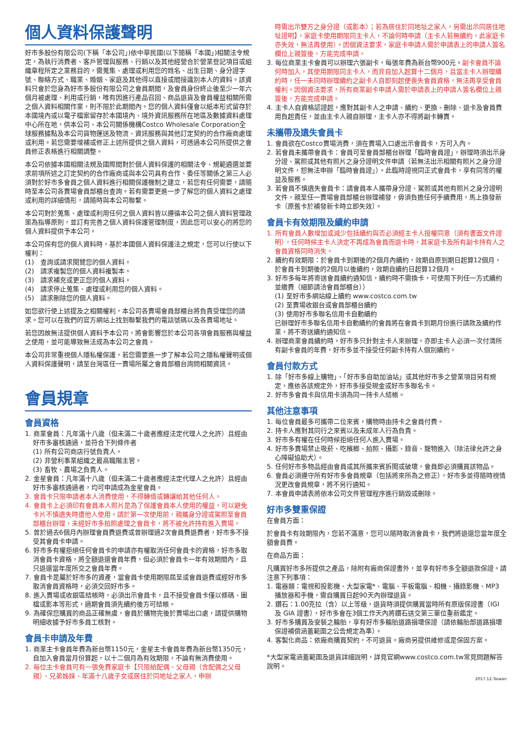個人資料保護聲明
好市多股份有限公司(下稱「本公司」)依中華民國(以下簡稱「本國」)相關法令規定，為執行消費者、客戶管理與服務、行銷以及其他經營合於營業登記項目或組織章程所定之業務目的，需蒐集、處理或利用您的姓名、出生日期、身分證字號、聯絡方式、職業、婚姻、家庭及其他得以直接或間接識別本人的資料。該資料只會於您身為好市多股份有限公司之會員期間，及會員身份終止後至少一年六個月被處理、利用或行銷，唯有因進行產品召回、商品退貨及會員權益相關所需之個人資料相關作業，則不限於此期間內。您的個人資料僅會以紙本形式留存於本國境內或以電子檔案留存於本國境內、境外資訊服務所在地區及數據資料處理中心所在地，供本公司、本公司關係機構Costco Wholesale Corporation全球服務據點及本公司貨物運送及物流、資訊服務與其他訂定契約的合作廠商處理或利用。若您需要增補或修正上述所提供之個人資料，可透過本公司所提供之會員修正表格進行相關調整。
本公司依據本國相關法規及國際間對於個人資料保護的相關法令、規範遴選並要求前項所述之訂定契約的合作廠商或與本公司具有合作、委任等關係之第三人必須對於好市多會員之個人資料進行相關保護機制之建立，若您有任何需要，請隨時至本公司各賣場會員部櫃台查詢。若有需要更進一步了解您的個人資料之處理或利用的詳細情形，請隨時與本公司聯繫。
本公司對於蒐集、處理或利用任何之個人資料皆以遵循本公司之個人資料管理政策為指導原則，並訂有完善之個人資料保護管理制度，因此您可以安心的將您的個人資料提供予本公司。
本公司保有您的個人資料時，基於本國個人資料保護法之規定，您可以行使以下權利：
(1)　查詢或請求閱覽您的個人資料。
(2)　請求複製您的個人資料複製本。
(3)　請求補充或更正您的個人資料。
(4)　請求停止蒐集、處理或利用您的個人資料。
(5)　請求刪除您的個人資料。
如您欲行使上述提及之相關權利，本公司各賣場會員部櫃台將負責受理您的請求。您可以在我們的官方網站上找到聯繫我們的電話號碼以及各賣場地址。
若您因故無法提供個人資料予本公司，將會影響您於本公司各項會員服務與權益之使用，並可能導致無法成為本公司之會員。
本公司非常重視個人隱私權保護，若您需要進一步了解本公司之隱私權聲明或個人資料保護聲明，請至台灣區任一賣場所屬之會員部櫃台詢問相關資訊。
會員規章
會員資格
1. 商業會員：凡年滿十八歲（但未滿二十歲者應經法定代理人之允許）且經由好市多審核通過，並符合下列條件者
(1) 所有公司商店行號負責人。
(2) 非營利事業組織之最高職階主管。
(3) 畜牧、農場之負責人。
2. 金星會員：凡年滿十八歲（但未滿二十歲者應經法定代理人之允許）且經由好市多審核通過者，均可申請成為金星會員。
3. 會員卡只限申請者本人消費使用，不得轉借或轉讓給其他任何人。
4. 會員卡上必須印有會員本人照片是為了保護會員本人使用的權益，可以避免卡片不慎遺失時遭他人使用。請於第一次使用前，親攜身分證或駕照至會員部櫃台辦理，未經好市多拍照處理之會員卡，將不被允許持有進入賣場。
5. 曾於過去6個月內辦理會員費退費或曾辦理過2次會員費退費者，好市多不接受其會員卡申請。
6. 好市多有權拒絕任何會員卡的申請亦有權取消任何會員卡的資格，好市多取消會員卡資格，將全額退還會員年費，但必須於會員卡一年有效期間內，且只退還當年度所交之會員年費。
7. 會員卡是屬於好市多的資產，當會員卡使用期限屆至或會員退費或經好市多取消會員資格時，必須交回好市多。
8. 進入賣場或收銀區結帳時，必須出示會員卡，且不接受會員卡僅以條碼、圖檔或影本等形式，過期會員須先續約後方可結帳。
9. 為確保您購買的商品正確無虞，會員於購物完後於賣場出口處，請提供購物明細收據予好市多員工核對。
會員卡申請及年費
1. 商業主卡會員年費為新台幣1150元，金星主卡會員年費為新台幣1350元，自加入會員當月份算起，以十二個月為有效期限，不論有無消費使用。
2. 每位主卡會員可有一張免費家庭卡【只限給配偶、父母親（含配偶之父母親）、兄弟姊妹、年滿十八歲子女或居住於同地址之家人，申辦
時需出示雙方之身分證（或影本）；若為居住於同地址之家人，另需出示同居住地址證明】，家庭卡使用期限同主卡人，不論何時申請（主卡人若無續約，此家庭卡亦失效，無法再使用）。因個資法要求，家庭卡申請人需於申請表上的申請人簽名欄位上親簽後，方能完成申請。
3. 每位商業主卡會員可以辦理六張副卡，每張年費為新台幣900元。副卡會員不論何時加入，其使用期限同主卡人，而非自加入起算十二個月，且當主卡人辦理續約時，任一未同時辦理續約之副卡人自即刻起便喪失會員資格，無法再享受會員權利。因個資法要求，所有商業副卡申請人需於申請表上的申請人簽名欄位上親簽後，方能完成申請。
4. 主卡人自資格認證起，應對其副卡人之申請、續約、更換、刪除、退卡及會員費用負起責任，並由主卡人親自辦理，主卡人亦不得將副卡轉賣。
未攜帶及遺失會員卡
1. 會員欲在Costco賣場消費，須在賣場入口處出示會員卡，方可入內。
2. 若會員未攜帶會員卡：會員可至會員部櫃台辦理「臨時會員證」，辦理時須出示身分證、駕照或其他有照片之身分證明文件申請（若無法出示相關有照片之身分證明文件，恕無法申辦「臨時會員證」）。此臨時證視同正式會員卡，享有同等的權益及服務。
3. 若會員不慎遺失會員卡：請會員本人攜帶身分證、駕照或其他有照片之身分證明文件，親至任一賣場會員部櫃台辦理補發，毋須負擔任何手續費用，馬上換發新卡〔原舊卡於補發新卡時立即失效〕。
會員卡有效期限及續約申請
1. 所有會員人數增加或減少包括續約與否必須經主卡人授權同意（須有書面文件證明），任何時候主卡人決定不再成為會員而退卡時，其家庭卡及所有副卡持有人之會員資格同時消失。
2. 續約有效期限：於會員卡到期後的2個月內續約，效期自原到期日起算12個月，於會員卡到期後的2個月以後續約，效期自續約日起算12個月。
3. 好市多每年將寄送會員續約通知信，續約時不需換卡，可使用下列任一方式續約並繳費（細節請洽會員部櫃台））
(1) 至好市多網站線上續約 www.costco.com.tw
(2) 至賣場收銀台或會員部櫃台續約
(3) 使用好市多聯名信用卡自動續約
已辦理好市多聯名信用卡自動續約的會員將在會員卡到期月份進行請款及續約作業，將不寄送續約通知信。
4. 辦理商業會員續約時，好市多只針對主卡人來辦理，亦即主卡人必須一次付清所有副卡會員的年費，好市多並不接受任何副卡持有人個別續約。
會員付款方式
1. 除「好市多線上購物」、「好市多自助加油站」或其他好市多之營業項目另有規定，應依各該規定外，好市多接受現金或好市多聯名卡。
2. 好市多會員卡與信用卡須為同一持卡人結帳。
其他注意事項
1. 每位會員最多可攜帶二位來賓，購物時由持卡之會員付費。
2. 持卡人應對其同行之來賓以及未成年人行為負責。
3. 好市多有權在任何時候拒絕任何人進入賣場。
4. 好市多賣場禁止吸菸、吃檳榔、拍照、攝影、錄音、寵物進入（除法律允許之身心障礙協助犬）。
5. 任何好市多物品經由會員或其所攜來賓拆閱或破壞，會員即必須購買該物品。
6. 會員必須遵守所有好市多會員規章（包括將來所為之修正），好市多並得隨時視情況更改會員規章，將不另行通知。
7. 本會員申請表將依本公司文件管理程序進行銷毀或刪除。
好市多雙重保證
在會員方面：
於會員卡有效期限內，您若不滿意，您可以隨時取消會員卡，我們將退還您當年度全額會員費。
在商品方面：
凡購買好市多所提供之產品，除附有廠商保證書外，並享有好市多全額退款保證。請注意下列事項：
1. 電器類：電視和投影機、大型家電*、電腦、平板電腦、相機、攝錄影機、MP3 播放器和手機，需自購買日起90天內辦理退貨。
2. 鑽石：1.00克拉（含）以上等級，退貨時須提供購買當時所有原版保證書（IGI 及 GIA 證書），好市多會在3個工作天內將鑽石送交第三單位重新鑑定。
3. 好市多購買及安裝之輪胎，享有好市多輪胎道路損壞保證（請依輪胎部道路損壞保證補償涵蓋範圍之公告規定為準）。
4. 客製化商品：依廠商購買契約，不可退貨。廠商另提供維修或是保固方案。
*大型家電涵蓋範圍及退貨詳細說明，詳見官網www.costco.com.tw常見問題解答說明。
2017.12.Taiwan